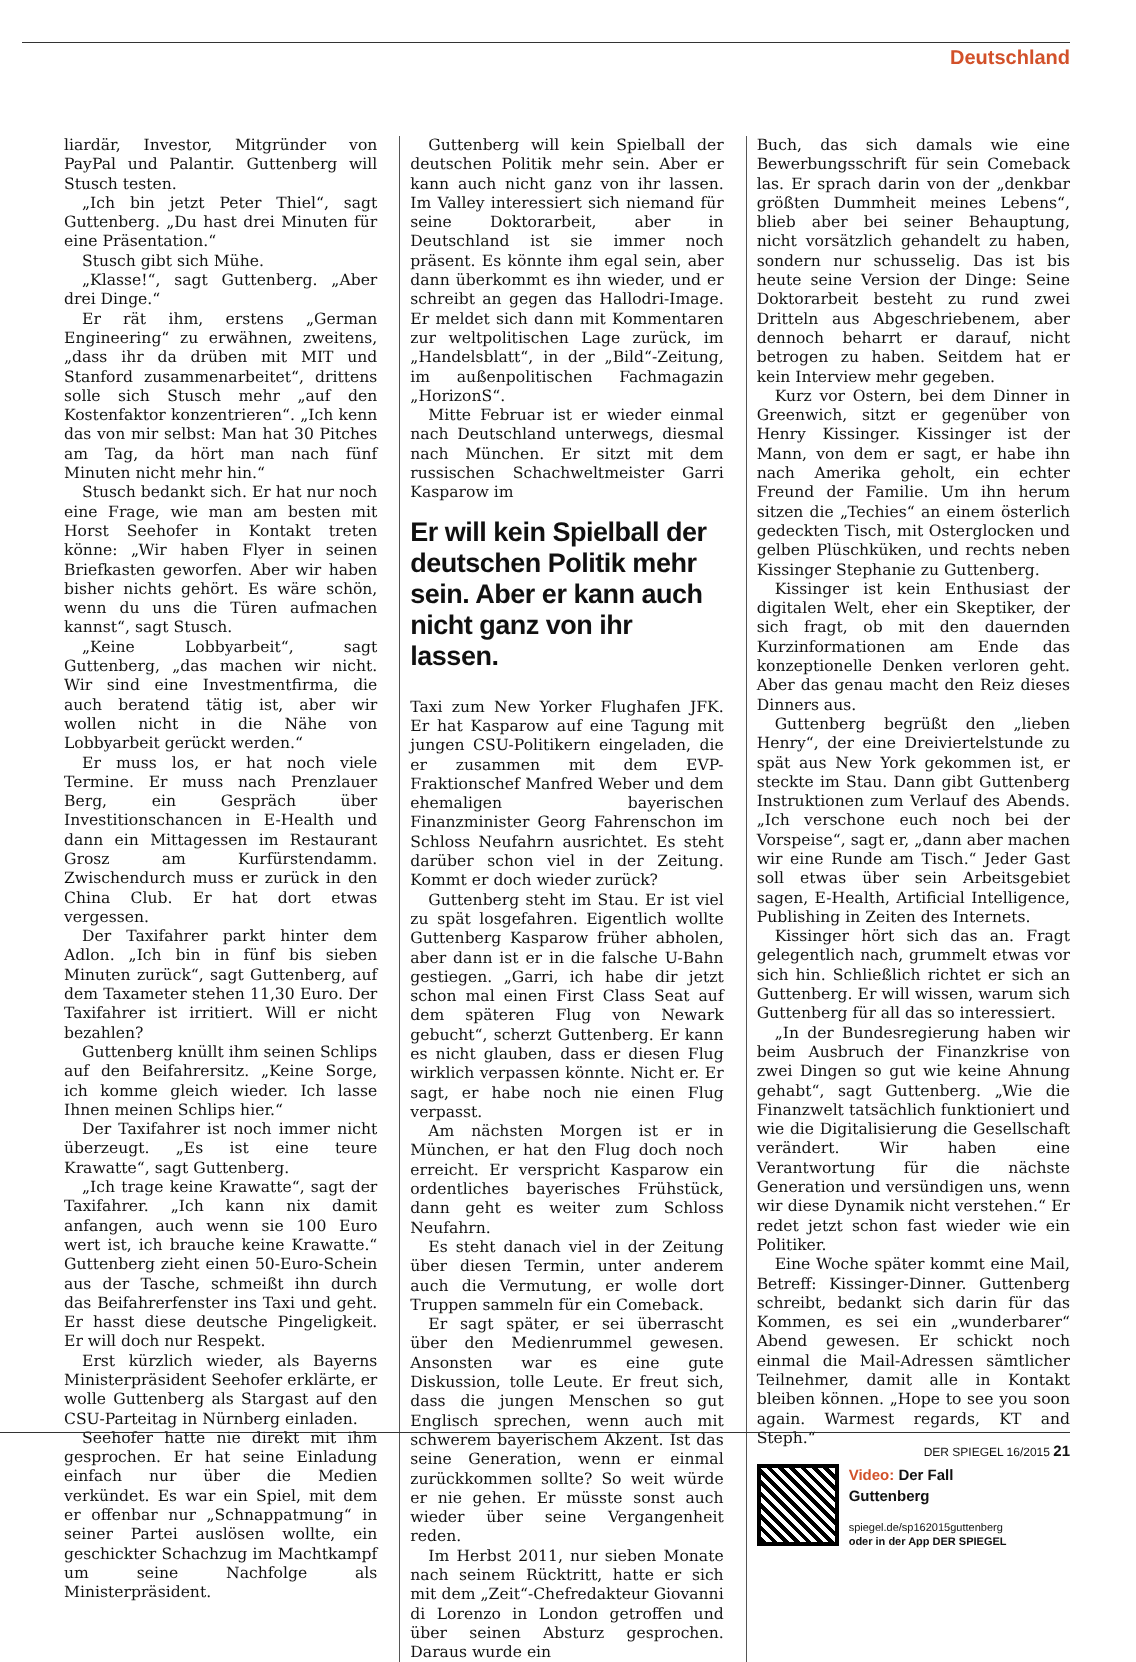Deutschland
liardär, Investor, Mitgründer von PayPal und Palantir. Guttenberg will Stusch testen.
„Ich bin jetzt Peter Thiel“, sagt Guttenberg. „Du hast drei Minuten für eine Präsentation.“
Stusch gibt sich Mühe.
„Klasse!“, sagt Guttenberg. „Aber drei Dinge.“
Er rät ihm, erstens „German Engineering“ zu erwähnen, zweitens, „dass ihr da drüben mit MIT und Stanford zusammenarbeitet“, drittens solle sich Stusch mehr „auf den Kostenfaktor konzentrieren“. „Ich kenn das von mir selbst: Man hat 30 Pitches am Tag, da hört man nach fünf Minuten nicht mehr hin.“
Stusch bedankt sich. Er hat nur noch eine Frage, wie man am besten mit Horst Seehofer in Kontakt treten könne: „Wir haben Flyer in seinen Briefkasten geworfen. Aber wir haben bisher nichts gehört. Es wäre schön, wenn du uns die Türen aufmachen kannst“, sagt Stusch.
„Keine Lobbyarbeit“, sagt Guttenberg, „das machen wir nicht. Wir sind eine Investmentfirma, die auch beratend tätig ist, aber wir wollen nicht in die Nähe von Lobbyarbeit gerückt werden.“
Er muss los, er hat noch viele Termine. Er muss nach Prenzlauer Berg, ein Gespräch über Investitionschancen in E-Health und dann ein Mittagessen im Restaurant Grosz am Kurfürstendamm. Zwischendurch muss er zurück in den China Club. Er hat dort etwas vergessen.
Der Taxifahrer parkt hinter dem Adlon. „Ich bin in fünf bis sieben Minuten zurück“, sagt Guttenberg, auf dem Taxameter stehen 11,30 Euro. Der Taxifahrer ist irritiert. Will er nicht bezahlen?
Guttenberg knüllt ihm seinen Schlips auf den Beifahrersitz. „Keine Sorge, ich komme gleich wieder. Ich lasse Ihnen meinen Schlips hier.“
Der Taxifahrer ist noch immer nicht überzeugt. „Es ist eine teure Krawatte“, sagt Guttenberg.
„Ich trage keine Krawatte“, sagt der Taxifahrer. „Ich kann nix damit anfangen, auch wenn sie 100 Euro wert ist, ich brauche keine Krawatte.“ Guttenberg zieht einen 50-Euro-Schein aus der Tasche, schmeißt ihn durch das Beifahrerfenster ins Taxi und geht. Er hasst diese deutsche Pingeligkeit. Er will doch nur Respekt.
Erst kürzlich wieder, als Bayerns Ministerpräsident Seehofer erklärte, er wolle Guttenberg als Stargast auf den CSU-Parteitag in Nürnberg einladen.
Seehofer hatte nie direkt mit ihm gesprochen. Er hat seine Einladung einfach nur über die Medien verkündet. Es war ein Spiel, mit dem er offenbar nur „Schnappatmung“ in seiner Partei auslösen wollte, ein geschickter Schachzug im Machtkampf um seine Nachfolge als Ministerpräsident.
Guttenberg will kein Spielball der deutschen Politik mehr sein. Aber er kann auch nicht ganz von ihr lassen. Im Valley interessiert sich niemand für seine Doktorarbeit, aber in Deutschland ist sie immer noch präsent. Es könnte ihm egal sein, aber dann überkommt es ihn wieder, und er schreibt an gegen das Hallodri-Image. Er meldet sich dann mit Kommentaren zur weltpolitischen Lage zurück, im „Handelsblatt“, in der „Bild“-Zeitung, im außenpolitischen Fachmagazin „HorizonS“.
Mitte Februar ist er wieder einmal nach Deutschland unterwegs, diesmal nach München. Er sitzt mit dem russischen Schachweltmeister Garri Kasparow im
Er will kein Spielball der deutschen Politik mehr sein. Aber er kann auch nicht ganz von ihr lassen.
Taxi zum New Yorker Flughafen JFK. Er hat Kasparow auf eine Tagung mit jungen CSU-Politikern eingeladen, die er zusammen mit dem EVP-Fraktionschef Manfred Weber und dem ehemaligen bayerischen Finanzminister Georg Fahrenschon im Schloss Neufahrn ausrichtet. Es steht darüber schon viel in der Zeitung. Kommt er doch wieder zurück?
Guttenberg steht im Stau. Er ist viel zu spät losgefahren. Eigentlich wollte Guttenberg Kasparow früher abholen, aber dann ist er in die falsche U-Bahn gestiegen. „Garri, ich habe dir jetzt schon mal einen First Class Seat auf dem späteren Flug von Newark gebucht“, scherzt Guttenberg. Er kann es nicht glauben, dass er diesen Flug wirklich verpassen könnte. Nicht er. Er sagt, er habe noch nie einen Flug verpasst.
Am nächsten Morgen ist er in München, er hat den Flug doch noch erreicht. Er verspricht Kasparow ein ordentliches bayerisches Frühstück, dann geht es weiter zum Schloss Neufahrn.
Es steht danach viel in der Zeitung über diesen Termin, unter anderem auch die Vermutung, er wolle dort Truppen sammeln für ein Comeback.
Er sagt später, er sei überrascht über den Medienrummel gewesen. Ansonsten war es eine gute Diskussion, tolle Leute. Er freut sich, dass die jungen Menschen so gut Englisch sprechen, wenn auch mit schwerem bayerischem Akzent. Ist das seine Generation, wenn er einmal zurückkommen sollte? So weit würde er nie gehen. Er müsste sonst auch wieder über seine Vergangenheit reden.
Im Herbst 2011, nur sieben Monate nach seinem Rücktritt, hatte er sich mit dem „Zeit“-Chefredakteur Giovanni di Lorenzo in London getroffen und über seinen Absturz gesprochen. Daraus wurde ein
Buch, das sich damals wie eine Bewerbungsschrift für sein Comeback las. Er sprach darin von der „denkbar größten Dummheit meines Lebens“, blieb aber bei seiner Behauptung, nicht vorsätzlich gehandelt zu haben, sondern nur schusselig. Das ist bis heute seine Version der Dinge: Seine Doktorarbeit besteht zu rund zwei Dritteln aus Abgeschriebenem, aber dennoch beharrt er darauf, nicht betrogen zu haben. Seitdem hat er kein Interview mehr gegeben.
Kurz vor Ostern, bei dem Dinner in Greenwich, sitzt er gegenüber von Henry Kissinger. Kissinger ist der Mann, von dem er sagt, er habe ihn nach Amerika geholt, ein echter Freund der Familie. Um ihn herum sitzen die „Techies“ an einem österlich gedeckten Tisch, mit Osterglocken und gelben Plüschküken, und rechts neben Kissinger Stephanie zu Guttenberg.
Kissinger ist kein Enthusiast der digitalen Welt, eher ein Skeptiker, der sich fragt, ob mit den dauernden Kurzinformationen am Ende das konzeptionelle Denken verloren geht. Aber das genau macht den Reiz dieses Dinners aus.
Guttenberg begrüßt den „lieben Henry“, der eine Dreiviertelstunde zu spät aus New York gekommen ist, er steckte im Stau. Dann gibt Guttenberg Instruktionen zum Verlauf des Abends. „Ich verschone euch noch bei der Vorspeise“, sagt er, „dann aber machen wir eine Runde am Tisch.“ Jeder Gast soll etwas über sein Arbeitsgebiet sagen, E-Health, Artificial Intelligence, Publishing in Zeiten des Internets.
Kissinger hört sich das an. Fragt gelegentlich nach, grummelt etwas vor sich hin. Schließlich richtet er sich an Guttenberg. Er will wissen, warum sich Guttenberg für all das so interessiert.
„In der Bundesregierung haben wir beim Ausbruch der Finanzkrise von zwei Dingen so gut wie keine Ahnung gehabt“, sagt Guttenberg. „Wie die Finanzwelt tatsächlich funktioniert und wie die Digitalisierung die Gesellschaft verändert. Wir haben eine Verantwortung für die nächste Generation und versündigen uns, wenn wir diese Dynamik nicht verstehen.“ Er redet jetzt schon fast wieder wie ein Politiker.
Eine Woche später kommt eine Mail, Betreff: Kissinger-Dinner. Guttenberg schreibt, bedankt sich darin für das Kommen, es sei ein „wunderbarer“ Abend gewesen. Er schickt noch einmal die Mail-Adressen sämtlicher Teilnehmer, damit alle in Kontakt bleiben können. „Hope to see you soon again. Warmest regards, KT and Steph.“
Video: Der Fall
Guttenberg
spiegel.de/sp162015guttenberg
oder in der App DER SPIEGEL
DER SPIEGEL 16/2015 21